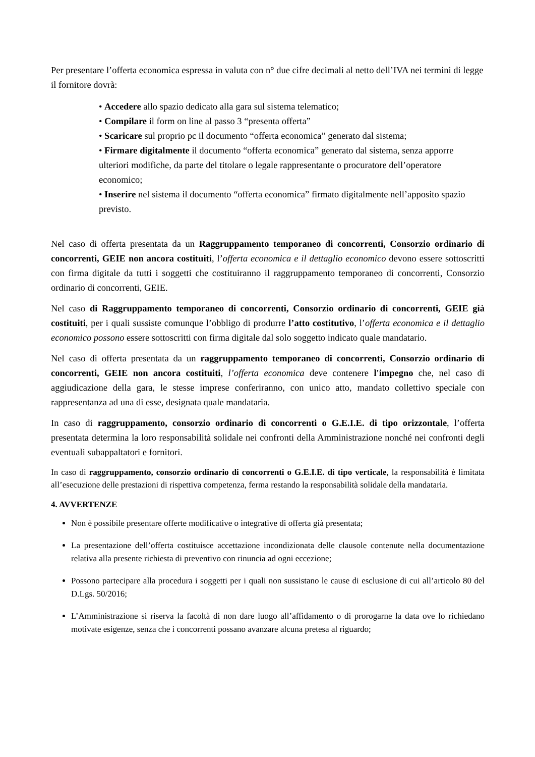Per presentare l’offerta economica espressa in valuta con n° due cifre decimali al netto dell’IVA nei termini di legge il fornitore dovrà:
• Accedere allo spazio dedicato alla gara sul sistema telematico;
• Compilare il form on line al passo 3 “presenta offerta”
• Scaricare sul proprio pc il documento “offerta economica” generato dal sistema;
• Firmare digitalmente il documento “offerta economica” generato dal sistema, senza apporre ulteriori modifiche, da parte del titolare o legale rappresentante o procuratore dell’operatore economico;
• Inserire nel sistema il documento “offerta economica” firmato digitalmente nell’apposito spazio previsto.
Nel caso di offerta presentata da un Raggruppamento temporaneo di concorrenti, Consorzio ordinario di concorrenti, GEIE non ancora costituiti, l’offerta economica e il dettaglio economico devono essere sottoscritti con firma digitale da tutti i soggetti che costituiranno il raggruppamento temporaneo di concorrenti, Consorzio ordinario di concorrenti, GEIE.
Nel caso di Raggruppamento temporaneo di concorrenti, Consorzio ordinario di concorrenti, GEIE già costituiti, per i quali sussiste comunque l’obbligo di produrre l’atto costitutivo, l’offerta economica e il dettaglio economico possono essere sottoscritti con firma digitale dal solo soggetto indicato quale mandatario.
Nel caso di offerta presentata da un raggruppamento temporaneo di concorrenti, Consorzio ordinario di concorrenti, GEIE non ancora costituiti, l’offerta economica deve contenere l'impegno che, nel caso di aggiudicazione della gara, le stesse imprese conferiranno, con unico atto, mandato collettivo speciale con rappresentanza ad una di esse, designata quale mandataria.
In caso di raggruppamento, consorzio ordinario di concorrenti o G.E.I.E. di tipo orizzontale, l’offerta presentata determina la loro responsabilità solidale nei confronti della Amministrazione nonché nei confronti degli eventuali subappaltatori e fornitori.
In caso di raggruppamento, consorzio ordinario di concorrenti o G.E.I.E. di tipo verticale, la responsabilità è limitata all’esecuzione delle prestazioni di rispettiva competenza, ferma restando la responsabilità solidale della mandataria.
4. AVVERTENZE
Non è possibile presentare offerte modificative o integrative di offerta già presentata;
La presentazione dell’offerta costituisce accettazione incondizionata delle clausole contenute nella documentazione relativa alla presente richiesta di preventivo con rinuncia ad ogni eccezione;
Possono partecipare alla procedura i soggetti per i quali non sussistano le cause di esclusione di cui all’articolo 80 del D.Lgs. 50/2016;
L’Amministrazione si riserva la facoltà di non dare luogo all’affidamento o di prorogarne la data ove lo richiedano motivate esigenze, senza che i concorrenti possano avanzare alcuna pretesa al riguardo;